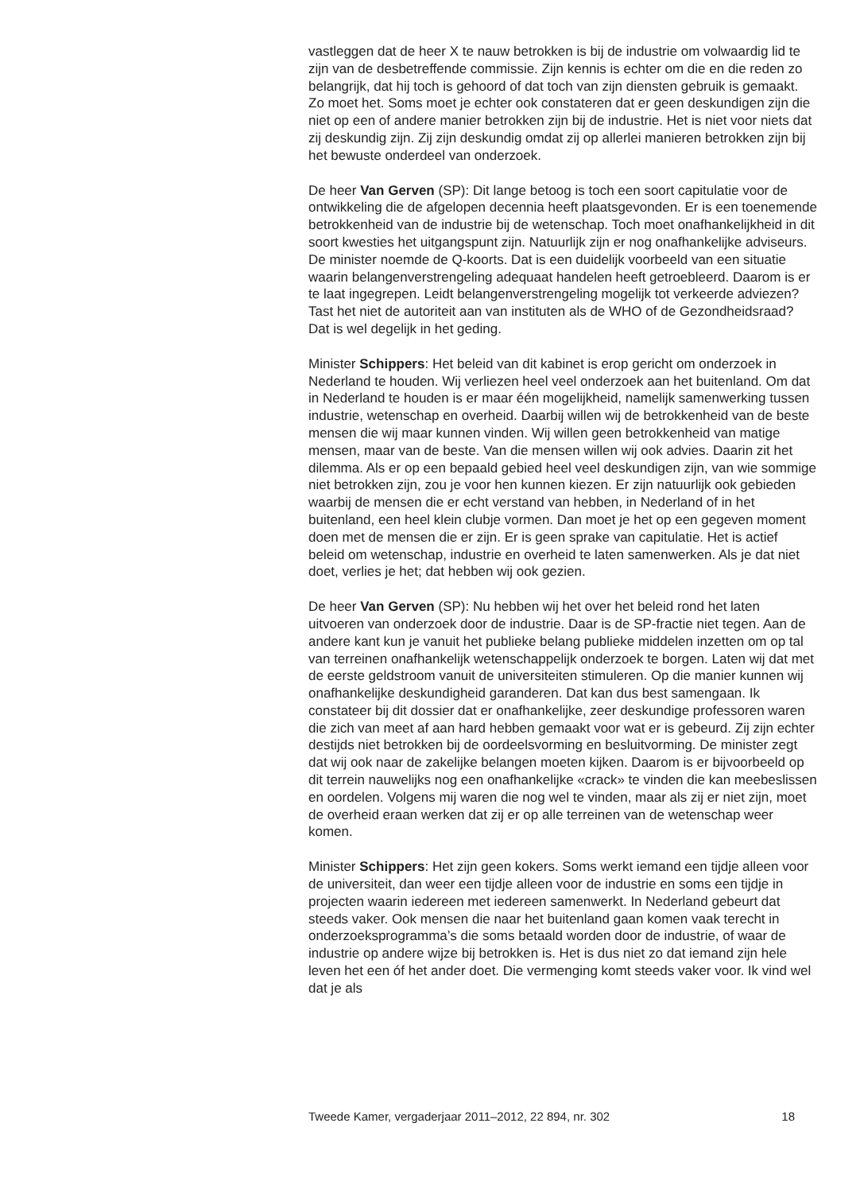vastleggen dat de heer X te nauw betrokken is bij de industrie om volwaardig lid te zijn van de desbetreffende commissie. Zijn kennis is echter om die en die reden zo belangrijk, dat hij toch is gehoord of dat toch van zijn diensten gebruik is gemaakt. Zo moet het. Soms moet je echter ook constateren dat er geen deskundigen zijn die niet op een of andere manier betrokken zijn bij de industrie. Het is niet voor niets dat zij deskundig zijn. Zij zijn deskundig omdat zij op allerlei manieren betrokken zijn bij het bewuste onderdeel van onderzoek.
De heer Van Gerven (SP): Dit lange betoog is toch een soort capitulatie voor de ontwikkeling die de afgelopen decennia heeft plaatsgevonden. Er is een toenemende betrokkenheid van de industrie bij de wetenschap. Toch moet onafhankelijkheid in dit soort kwesties het uitgangspunt zijn. Natuurlijk zijn er nog onafhankelijke adviseurs. De minister noemde de Q-koorts. Dat is een duidelijk voorbeeld van een situatie waarin belangen­verstrengeling adequaat handelen heeft getroebleerd. Daarom is er te laat ingegrepen. Leidt belangenverstrengeling mogelijk tot verkeerde adviezen? Tast het niet de autoriteit aan van instituten als de WHO of de Gezondheidsraad? Dat is wel degelijk in het geding.
Minister Schippers: Het beleid van dit kabinet is erop gericht om onderzoek in Nederland te houden. Wij verliezen heel veel onderzoek aan het buitenland. Om dat in Nederland te houden is er maar één mogelijk­heid, namelijk samenwerking tussen industrie, wetenschap en overheid. Daarbij willen wij de betrokkenheid van de beste mensen die wij maar kunnen vinden. Wij willen geen betrokkenheid van matige mensen, maar van de beste. Van die mensen willen wij ook advies. Daarin zit het dilemma. Als er op een bepaald gebied heel veel deskundigen zijn, van wie sommige niet betrokken zijn, zou je voor hen kunnen kiezen. Er zijn natuurlijk ook gebieden waarbij de mensen die er echt verstand van hebben, in Nederland of in het buitenland, een heel klein clubje vormen. Dan moet je het op een gegeven moment doen met de mensen die er zijn. Er is geen sprake van capitulatie. Het is actief beleid om wetenschap, industrie en overheid te laten samenwerken. Als je dat niet doet, verlies je het; dat hebben wij ook gezien.
De heer Van Gerven (SP): Nu hebben wij het over het beleid rond het laten uitvoeren van onderzoek door de industrie. Daar is de SP-fractie niet tegen. Aan de andere kant kun je vanuit het publieke belang publieke middelen inzetten om op tal van terreinen onafhankelijk wetenschappelijk onderzoek te borgen. Laten wij dat met de eerste geldstroom vanuit de universiteiten stimuleren. Op die manier kunnen wij onafhankelijke deskundigheid garanderen. Dat kan dus best samengaan. Ik constateer bij dit dossier dat er onafhankelijke, zeer deskundige professoren waren die zich van meet af aan hard hebben gemaakt voor wat er is gebeurd. Zij zijn echter destijds niet betrokken bij de oordeelsvorming en besluitvorming. De minister zegt dat wij ook naar de zakelijke belangen moeten kijken. Daarom is er bijvoorbeeld op dit terrein nauwelijks nog een onafhankelijke «crack» te vinden die kan meebeslissen en oordelen. Volgens mij waren die nog wel te vinden, maar als zij er niet zijn, moet de overheid eraan werken dat zij er op alle terreinen van de wetenschap weer komen.
Minister Schippers: Het zijn geen kokers. Soms werkt iemand een tijdje alleen voor de universiteit, dan weer een tijdje alleen voor de industrie en soms een tijdje in projecten waarin iedereen met iedereen samenwerkt. In Nederland gebeurt dat steeds vaker. Ook mensen die naar het buitenland gaan komen vaak terecht in onderzoeksprogramma’s die soms betaald worden door de industrie, of waar de industrie op andere wijze bij betrokken is. Het is dus niet zo dat iemand zijn hele leven het een óf het ander doet. Die vermenging komt steeds vaker voor. Ik vind wel dat je als
Tweede Kamer, vergaderjaar 2011–2012, 22 894, nr. 302 18